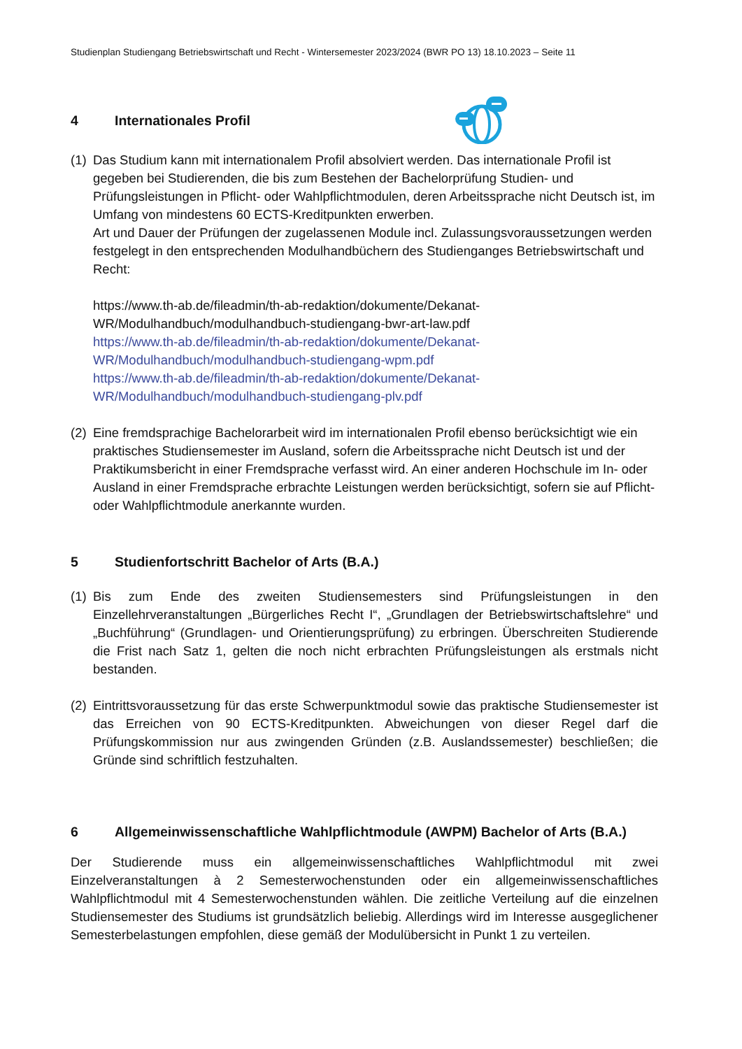Studienplan Studiengang Betriebswirtschaft und Recht - Wintersemester 2023/2024 (BWR PO 13) 18.10.2023 – Seite 11
4 Internationales Profil
(1)
Das Studium kann mit internationalem Profil absolviert werden. Das internationale Profil ist gegeben bei Studierenden, die bis zum Bestehen der Bachelorprüfung Studien- und Prüfungsleistungen in Pflicht- oder Wahlpflichtmodulen, deren Arbeitssprache nicht Deutsch ist, im Umfang von mindestens 60 ECTS-Kreditpunkten erwerben.
Art und Dauer der Prüfungen der zugelassenen Module incl. Zulassungsvoraussetzungen werden festgelegt in den entsprechenden Modulhandbüchern des Studienganges Betriebswirtschaft und Recht:
https://www.th-ab.de/fileadmin/th-ab-redaktion/dokumente/Dekanat-
WR/Modulhandbuch/modulhandbuch-studiengang-bwr-art-law.pdf
https://www.th-ab.de/fileadmin/th-ab-redaktion/dokumente/Dekanat-
WR/Modulhandbuch/modulhandbuch-studiengang-wpm.pdf
https://www.th-ab.de/fileadmin/th-ab-redaktion/dokumente/Dekanat-
WR/Modulhandbuch/modulhandbuch-studiengang-plv.pdf
(2)
Eine fremdsprachige Bachelorarbeit wird im internationalen Profil ebenso berücksichtigt wie ein praktisches Studiensemester im Ausland, sofern die Arbeitssprache nicht Deutsch ist und der Praktikumsbericht in einer Fremdsprache verfasst wird. An einer anderen Hochschule im In- oder Ausland in einer Fremdsprache erbrachte Leistungen werden berücksichtigt, sofern sie auf Pflicht- oder Wahlpflichtmodule anerkannte wurden.
5 Studienfortschritt Bachelor of Arts (B.A.)
(1)
Bis zum Ende des zweiten Studiensemesters sind Prüfungsleistungen in den Einzellehrveranstaltungen „Bürgerliches Recht I“, „Grundlagen der Betriebswirtschaftslehre“ und „Buchführung“ (Grundlagen- und Orientierungsprüfung) zu erbringen. Überschreiten Studierende die Frist nach Satz 1, gelten die noch nicht erbrachten Prüfungsleistungen als erstmals nicht bestanden.
(2)
Eintrittsvoraussetzung für das erste Schwerpunktmodul sowie das praktische Studiensemester ist das Erreichen von 90 ECTS-Kreditpunkten. Abweichungen von dieser Regel darf die Prüfungskommission nur aus zwingenden Gründen (z.B. Auslandssemester) beschließen; die Gründe sind schriftlich festzuhalten.
6 Allgemeinwissenschaftliche Wahlpflichtmodule (AWPM) Bachelor of Arts (B.A.)
Der Studierende muss ein allgemeinwissenschaftliches Wahlpflichtmodul mit zwei Einzelveranstaltungen à 2 Semesterwochenstunden oder ein allgemeinwissenschaftliches Wahlpflichtmodul mit 4 Semesterwochenstunden wählen. Die zeitliche Verteilung auf die einzelnen Studiensemester des Studiums ist grundsätzlich beliebig. Allerdings wird im Interesse ausgeglichener Semesterbelastungen empfohlen, diese gemäß der Modulübersicht in Punkt 1 zu verteilen.